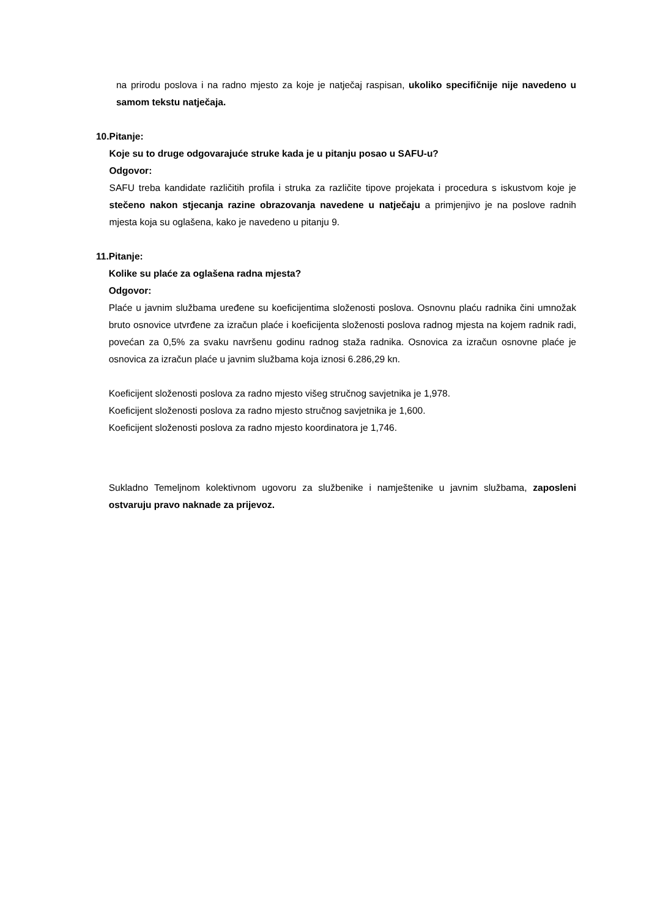na prirodu poslova i na radno mjesto za koje je natječaj raspisan, ukoliko specifičnije nije navedeno u samom tekstu natječaja.
10. Pitanje:
Koje su to druge odgovarajuće struke kada je u pitanju posao u SAFU-u?
Odgovor:
SAFU treba kandidate različitih profila i struka za različite tipove projekata i procedura s iskustvom koje je stečeno nakon stjecanja razine obrazovanja navedene u natječaju a primjenjivo je na poslove radnih mjesta koja su oglašena, kako je navedeno u pitanju 9.
11. Pitanje:
Kolike su plaće za oglašena radna mjesta?
Odgovor:
Plaće u javnim službama uređene su koeficijentima složenosti poslova. Osnovnu plaću radnika čini umnožak bruto osnovice utvrđene za izračun plaće i koeficijenta složenosti poslova radnog mjesta na kojem radnik radi, povećan za 0,5% za svaku navršenu godinu radnog staža radnika. Osnovica za izračun osnovne plaće je osnovica za izračun plaće u javnim službama koja iznosi 6.286,29 kn.
Koeficijent složenosti poslova za radno mjesto višeg stručnog savjetnika je 1,978.
Koeficijent složenosti poslova za radno mjesto stručnog savjetnika je 1,600.
Koeficijent složenosti poslova za radno mjesto koordinatora je 1,746.
Sukladno Temeljnom kolektivnom ugovoru za službenike i namještenike u javnim službama, zaposleni ostvaruju pravo naknade za prijevoz.